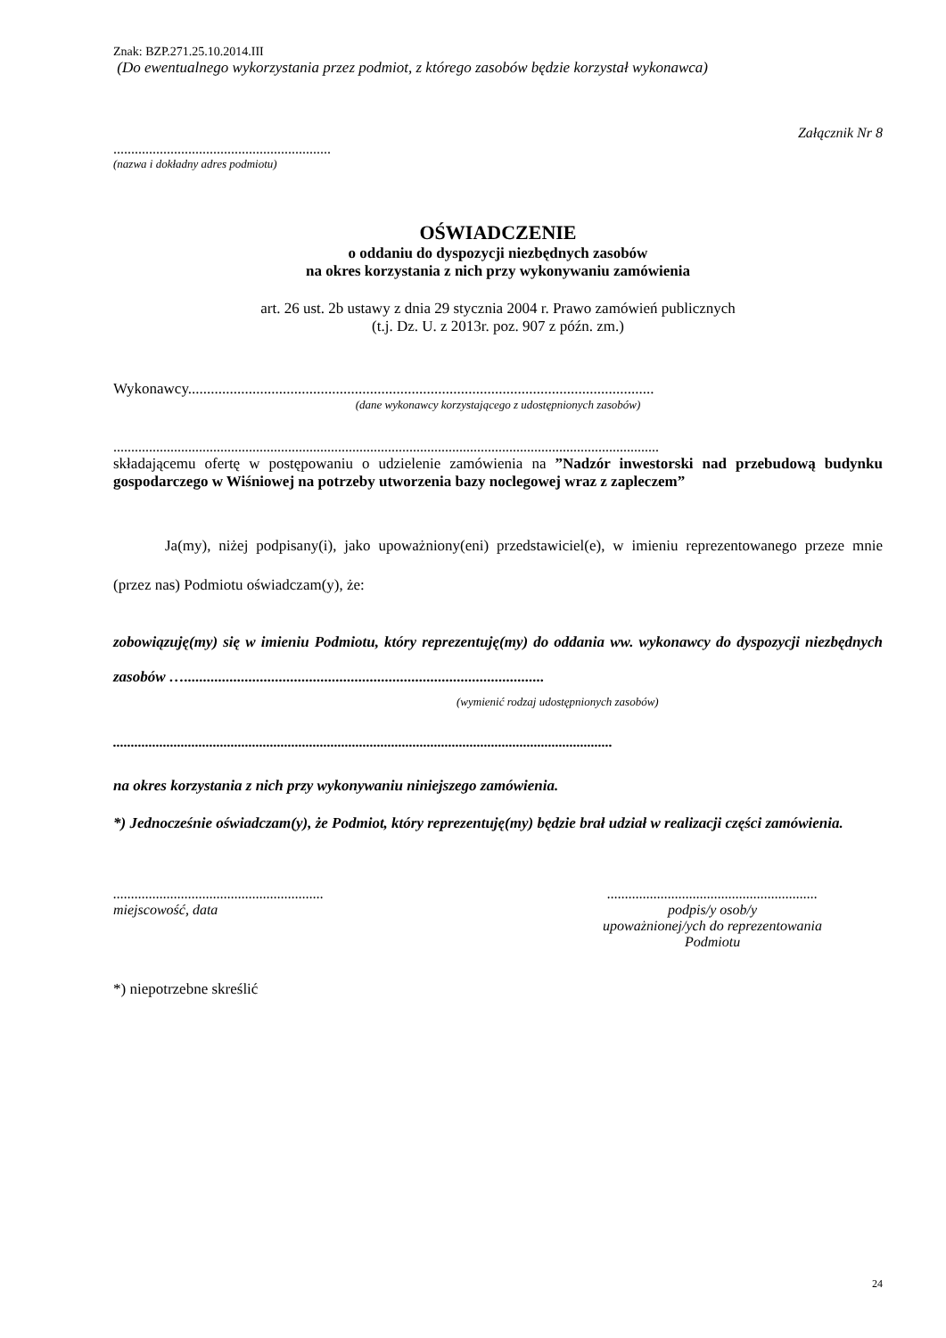Znak: BZP.271.25.10.2014.III
(Do ewentualnego wykorzystania przez podmiot, z którego zasobów będzie korzystał wykonawca)
Załącznik Nr 8
.............................................................
(nazwa i dokładny adres podmiotu)
OŚWIADCZENIE
o oddaniu do dyspozycji niezbędnych zasobów
na okres korzystania z nich przy wykonywaniu zamówienia
art. 26 ust. 2b ustawy z dnia 29 stycznia 2004 r. Prawo zamówień publicznych
(t.j. Dz. U. z 2013r. poz. 907 z późn. zm.)
Wykonawcy...........................................................................................................................
(dane wykonawcy korzystającego z udostępnionych zasobów)
.........................................................................................................................................................
składającemu ofertę w postępowaniu o udzielenie zamówienia na ”Nadzór inwestorski nad przebudową budynku gospodarczego w Wiśniowej na potrzeby utworzenia bazy noclegowej wraz z zapleczem”
Ja(my), niżej podpisany(i), jako upoważniony(eni) przedstawiciel(e), w imieniu reprezentowanego przeze mnie (przez nas) Podmiotu oświadczam(y), że:
zobowiązuję(my) się w imieniu Podmiotu, który reprezentuję(my) do oddania ww. wykonawcy do dyspozycji niezbędnych zasobów …...............................................................................................
(wymienić rodzaj udostępnionych zasobów)
............................................................................................................................................
na okres korzystania z nich przy wykonywaniu niniejszego zamówienia.
*) Jednocześnie oświadczam(y), że Podmiot, który reprezentuję(my) będzie brał udział w realizacji części zamówienia.
...........................................................
miejscowość, data
...........................................................
podpis/y osob/y
upoważnionej/ych do reprezentowania
Podmiotu
*) niepotrzebne skreślić
24